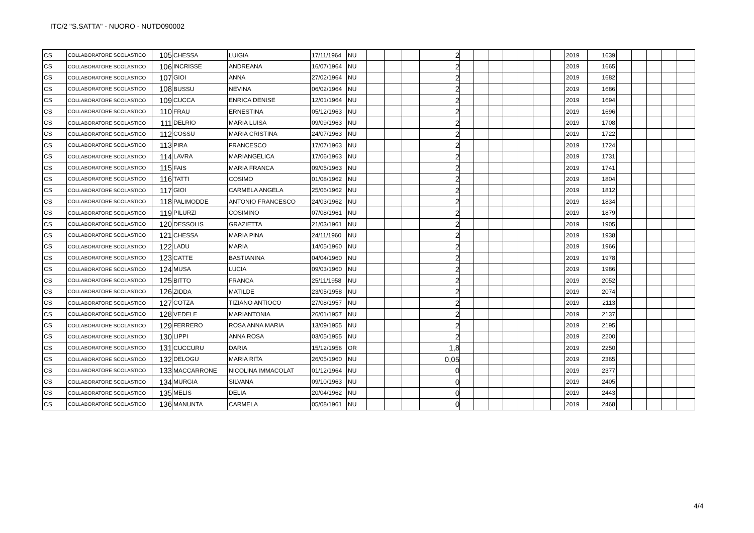ITC/2 "S.SATTA" - NUORO - NUTD090002
| CS | COLLABORATORE SCOLASTICO | 105 | CHESSA | LUIGIA | 17/11/1964 | NU | | | | 2 | | | | | | | | 2019 | 1639 | | | | | |
| CS | COLLABORATORE SCOLASTICO | 106 | INCRISSE | ANDREANA | 16/07/1964 | NU | | | | 2 | | | | | | | | 2019 | 1665 | | | | | |
| CS | COLLABORATORE SCOLASTICO | 107 | GIOI | ANNA | 27/02/1964 | NU | | | | 2 | | | | | | | | 2019 | 1682 | | | | | |
| CS | COLLABORATORE SCOLASTICO | 108 | BUSSU | NEVINA | 06/02/1964 | NU | | | | 2 | | | | | | | | 2019 | 1686 | | | | | |
| CS | COLLABORATORE SCOLASTICO | 109 | CUCCA | ENRICA DENISE | 12/01/1964 | NU | | | | 2 | | | | | | | | 2019 | 1694 | | | | | |
| CS | COLLABORATORE SCOLASTICO | 110 | FRAU | ERNESTINA | 05/12/1963 | NU | | | | 2 | | | | | | | | 2019 | 1696 | | | | | |
| CS | COLLABORATORE SCOLASTICO | 111 | DELRIO | MARIA LUISA | 09/09/1963 | NU | | | | 2 | | | | | | | | 2019 | 1708 | | | | | |
| CS | COLLABORATORE SCOLASTICO | 112 | COSSU | MARIA CRISTINA | 24/07/1963 | NU | | | | 2 | | | | | | | | 2019 | 1722 | | | | | |
| CS | COLLABORATORE SCOLASTICO | 113 | PIRA | FRANCESCO | 17/07/1963 | NU | | | | 2 | | | | | | | | 2019 | 1724 | | | | | |
| CS | COLLABORATORE SCOLASTICO | 114 | LAVRA | MARIANGELICA | 17/06/1963 | NU | | | | 2 | | | | | | | | 2019 | 1731 | | | | | |
| CS | COLLABORATORE SCOLASTICO | 115 | FAIS | MARIA FRANCA | 09/05/1963 | NU | | | | 2 | | | | | | | | 2019 | 1741 | | | | | |
| CS | COLLABORATORE SCOLASTICO | 116 | TATTI | COSIMO | 01/08/1962 | NU | | | | 2 | | | | | | | | 2019 | 1804 | | | | | |
| CS | COLLABORATORE SCOLASTICO | 117 | GIOI | CARMELA ANGELA | 25/06/1962 | NU | | | | 2 | | | | | | | | 2019 | 1812 | | | | | |
| CS | COLLABORATORE SCOLASTICO | 118 | PALIMODDE | ANTONIO FRANCESCO | 24/03/1962 | NU | | | | 2 | | | | | | | | 2019 | 1834 | | | | | |
| CS | COLLABORATORE SCOLASTICO | 119 | PILURZI | COSIMINO | 07/08/1961 | NU | | | | 2 | | | | | | | | 2019 | 1879 | | | | | |
| CS | COLLABORATORE SCOLASTICO | 120 | DESSOLIS | GRAZIETTA | 21/03/1961 | NU | | | | 2 | | | | | | | | 2019 | 1905 | | | | | |
| CS | COLLABORATORE SCOLASTICO | 121 | CHESSA | MARIA PINA | 24/11/1960 | NU | | | | 2 | | | | | | | | 2019 | 1938 | | | | | |
| CS | COLLABORATORE SCOLASTICO | 122 | LADU | MARIA | 14/05/1960 | NU | | | | 2 | | | | | | | | 2019 | 1966 | | | | | |
| CS | COLLABORATORE SCOLASTICO | 123 | CATTE | BASTIANINA | 04/04/1960 | NU | | | | 2 | | | | | | | | 2019 | 1978 | | | | | |
| CS | COLLABORATORE SCOLASTICO | 124 | MUSA | LUCIA | 09/03/1960 | NU | | | | 2 | | | | | | | | 2019 | 1986 | | | | | |
| CS | COLLABORATORE SCOLASTICO | 125 | BITTO | FRANCA | 25/11/1958 | NU | | | | 2 | | | | | | | | 2019 | 2052 | | | | | |
| CS | COLLABORATORE SCOLASTICO | 126 | ZIDDA | MATILDE | 23/05/1958 | NU | | | | 2 | | | | | | | | 2019 | 2074 | | | | | |
| CS | COLLABORATORE SCOLASTICO | 127 | COTZA | TIZIANO ANTIOCO | 27/08/1957 | NU | | | | 2 | | | | | | | | 2019 | 2113 | | | | | |
| CS | COLLABORATORE SCOLASTICO | 128 | VEDELE | MARIANTONIA | 26/01/1957 | NU | | | | 2 | | | | | | | | 2019 | 2137 | | | | | |
| CS | COLLABORATORE SCOLASTICO | 129 | FERRERO | ROSA ANNA MARIA | 13/09/1955 | NU | | | | 2 | | | | | | | | 2019 | 2195 | | | | | |
| CS | COLLABORATORE SCOLASTICO | 130 | LIPPI | ANNA ROSA | 03/05/1955 | NU | | | | 2 | | | | | | | | 2019 | 2200 | | | | | |
| CS | COLLABORATORE SCOLASTICO | 131 | CUCCURU | DARIA | 15/12/1956 | OR | | | | 1,8 | | | | | | | | 2019 | 2250 | | | | | |
| CS | COLLABORATORE SCOLASTICO | 132 | DELOGU | MARIA RITA | 26/05/1960 | NU | | | | 0,05 | | | | | | | | 2019 | 2365 | | | | | |
| CS | COLLABORATORE SCOLASTICO | 133 | MACCARRONE | NICOLINA IMMACOLAT | 01/12/1964 | NU | | | | 0 | | | | | | | | 2019 | 2377 | | | | | |
| CS | COLLABORATORE SCOLASTICO | 134 | MURGIA | SILVANA | 09/10/1963 | NU | | | | 0 | | | | | | | | 2019 | 2405 | | | | | |
| CS | COLLABORATORE SCOLASTICO | 135 | MELIS | DELIA | 20/04/1962 | NU | | | | 0 | | | | | | | | 2019 | 2443 | | | | | |
| CS | COLLABORATORE SCOLASTICO | 136 | MANUNTA | CARMELA | 05/08/1961 | NU | | | | 0 | | | | | | | | 2019 | 2468 | | | | | |
4/4